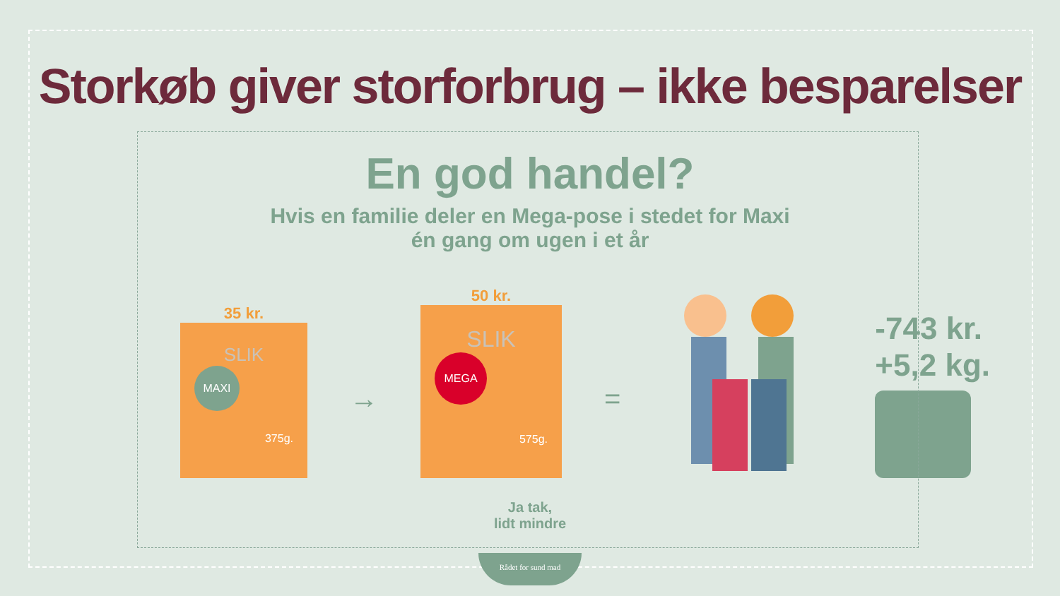Storkøb giver storforbrug – ikke besparelser
En god handel?
Hvis en familie deler en Mega-pose i stedet for Maxi
én gang om ugen i et år
35 kr.
SLIK
MAXI
375g.
→
50 kr.
SLIK
MEGA
575g.
=
-743 kr.
+5,2 kg.
Ja tak,
lidt mindre
Rådet for sund mad